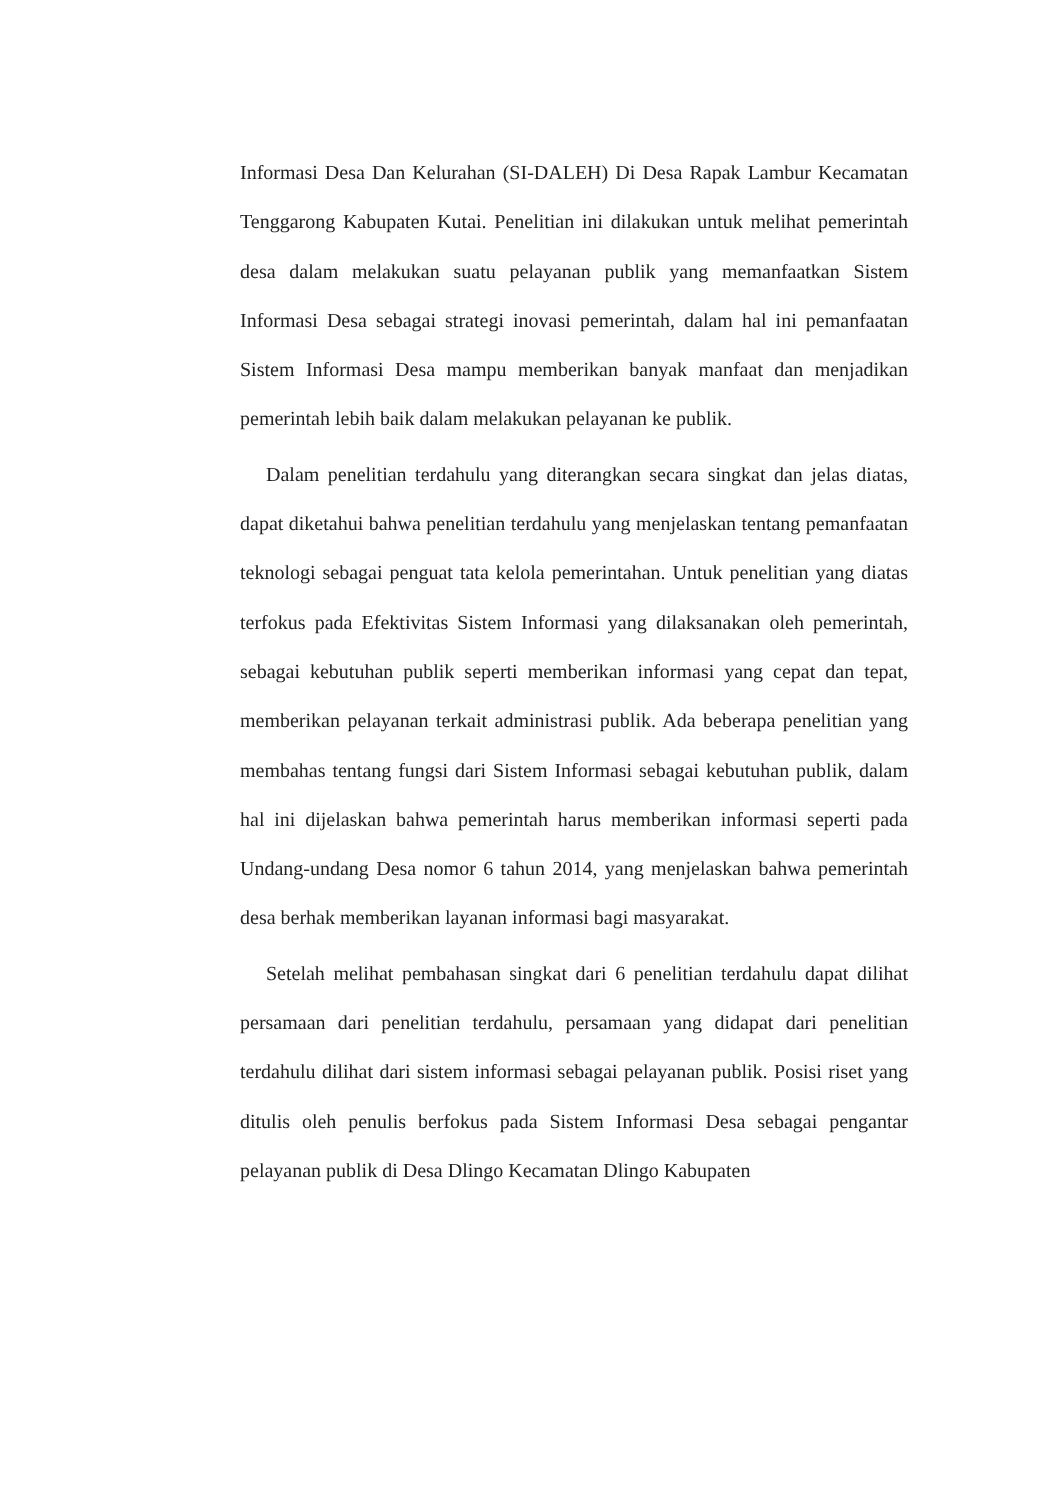Informasi Desa Dan Kelurahan (SI-DALEH) Di Desa Rapak Lambur Kecamatan Tenggarong Kabupaten Kutai. Penelitian ini dilakukan untuk melihat pemerintah desa dalam melakukan suatu pelayanan publik yang memanfaatkan Sistem Informasi Desa sebagai strategi inovasi pemerintah, dalam hal ini pemanfaatan Sistem Informasi Desa mampu memberikan banyak manfaat dan menjadikan pemerintah lebih baik dalam melakukan pelayanan ke publik.
Dalam penelitian terdahulu yang diterangkan secara singkat dan jelas diatas, dapat diketahui bahwa penelitian terdahulu yang menjelaskan tentang pemanfaatan teknologi sebagai penguat tata kelola pemerintahan. Untuk penelitian yang diatas terfokus pada Efektivitas Sistem Informasi yang dilaksanakan oleh pemerintah, sebagai kebutuhan publik seperti memberikan informasi yang cepat dan tepat, memberikan pelayanan terkait administrasi publik. Ada beberapa penelitian yang membahas tentang fungsi dari Sistem Informasi sebagai kebutuhan publik, dalam hal ini dijelaskan bahwa pemerintah harus memberikan informasi seperti pada Undang-undang Desa nomor 6 tahun 2014, yang menjelaskan bahwa pemerintah desa berhak memberikan layanan informasi bagi masyarakat.
Setelah melihat pembahasan singkat dari 6 penelitian terdahulu dapat dilihat persamaan dari penelitian terdahulu, persamaan yang didapat dari penelitian terdahulu dilihat dari sistem informasi sebagai pelayanan publik. Posisi riset yang ditulis oleh penulis berfokus pada Sistem Informasi Desa sebagai pengantar pelayanan publik di Desa Dlingo Kecamatan Dlingo Kabupaten